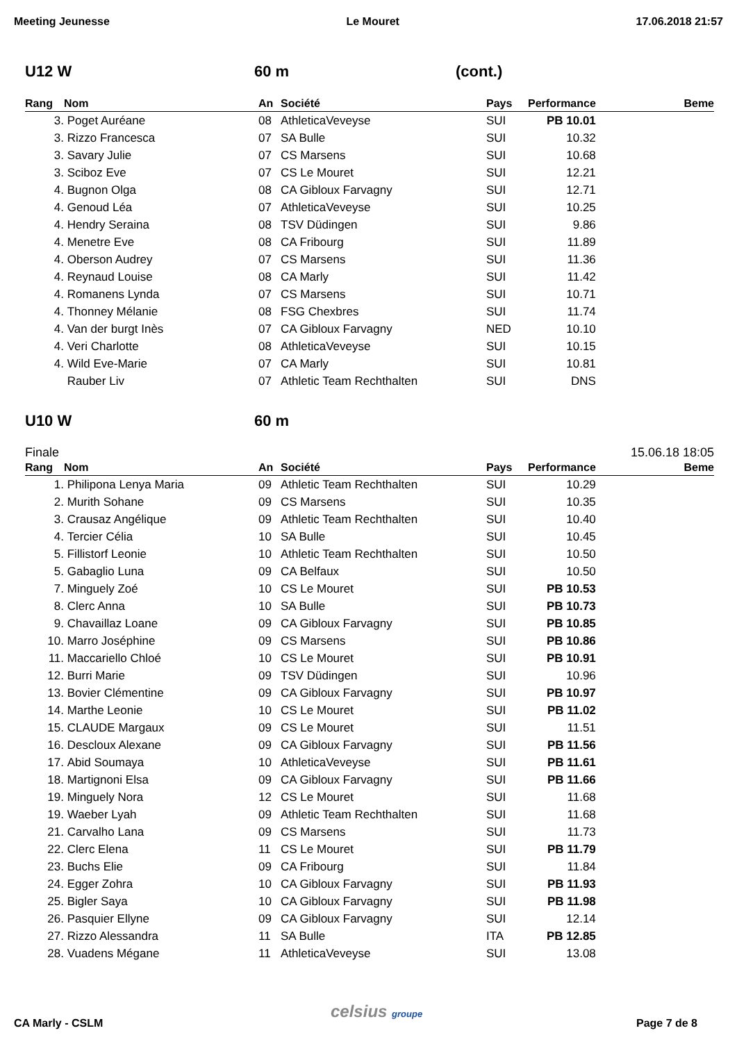Meeting Jeunesse Le Mouret 17.06.2018 21:57
U12 W 60 m (cont.)
| Rang | Nom | An | Société | Pays | Performance | Beme |
| --- | --- | --- | --- | --- | --- | --- |
| 3. | Poget Auréane | 08 | AthleticaVeveyse | SUI | PB 10.01 | |
| 3. | Rizzo Francesca | 07 | SA Bulle | SUI | 10.32 | |
| 3. | Savary Julie | 07 | CS Marsens | SUI | 10.68 | |
| 3. | Sciboz Eve | 07 | CS Le Mouret | SUI | 12.21 | |
| 4. | Bugnon Olga | 08 | CA Gibloux Farvagny | SUI | 12.71 | |
| 4. | Genoud Léa | 07 | AthleticaVeveyse | SUI | 10.25 | |
| 4. | Hendry Seraina | 08 | TSV Düdingen | SUI | 9.86 | |
| 4. | Menetre Eve | 08 | CA Fribourg | SUI | 11.89 | |
| 4. | Oberson Audrey | 07 | CS Marsens | SUI | 11.36 | |
| 4. | Reynaud Louise | 08 | CA Marly | SUI | 11.42 | |
| 4. | Romanens Lynda | 07 | CS Marsens | SUI | 10.71 | |
| 4. | Thonney Mélanie | 08 | FSG Chexbres | SUI | 11.74 | |
| 4. | Van der burgt Inès | 07 | CA Gibloux Farvagny | NED | 10.10 | |
| 4. | Veri Charlotte | 08 | AthleticaVeveyse | SUI | 10.15 | |
| 4. | Wild Eve-Marie | 07 | CA Marly | SUI | 10.81 | |
| | Rauber Liv | 07 | Athletic Team Rechthalten | SUI | DNS | |
U10 W 60 m
Finale 15.06.18 18:05
| Rang | Nom | An | Société | Pays | Performance | Beme |
| --- | --- | --- | --- | --- | --- | --- |
| 1. | Philipona Lenya Maria | 09 | Athletic Team Rechthalten | SUI | 10.29 | |
| 2. | Murith Sohane | 09 | CS Marsens | SUI | 10.35 | |
| 3. | Crausaz Angélique | 09 | Athletic Team Rechthalten | SUI | 10.40 | |
| 4. | Tercier Célia | 10 | SA Bulle | SUI | 10.45 | |
| 5. | Fillistorf Leonie | 10 | Athletic Team Rechthalten | SUI | 10.50 | |
| 5. | Gabaglio Luna | 09 | CA Belfaux | SUI | 10.50 | |
| 7. | Minguely Zoé | 10 | CS Le Mouret | SUI | PB 10.53 | |
| 8. | Clerc Anna | 10 | SA Bulle | SUI | PB 10.73 | |
| 9. | Chavaillaz Loane | 09 | CA Gibloux Farvagny | SUI | PB 10.85 | |
| 10. | Marro Joséphine | 09 | CS Marsens | SUI | PB 10.86 | |
| 11. | Maccariello Chloé | 10 | CS Le Mouret | SUI | PB 10.91 | |
| 12. | Burri Marie | 09 | TSV Düdingen | SUI | 10.96 | |
| 13. | Bovier Clémentine | 09 | CA Gibloux Farvagny | SUI | PB 10.97 | |
| 14. | Marthe Leonie | 10 | CS Le Mouret | SUI | PB 11.02 | |
| 15. | CLAUDE Margaux | 09 | CS Le Mouret | SUI | 11.51 | |
| 16. | Descloux Alexane | 09 | CA Gibloux Farvagny | SUI | PB 11.56 | |
| 17. | Abid Soumaya | 10 | AthleticaVeveyse | SUI | PB 11.61 | |
| 18. | Martignoni Elsa | 09 | CA Gibloux Farvagny | SUI | PB 11.66 | |
| 19. | Minguely Nora | 12 | CS Le Mouret | SUI | 11.68 | |
| 19. | Waeber Lyah | 09 | Athletic Team Rechthalten | SUI | 11.68 | |
| 21. | Carvalho Lana | 09 | CS Marsens | SUI | 11.73 | |
| 22. | Clerc Elena | 11 | CS Le Mouret | SUI | PB 11.79 | |
| 23. | Buchs Elie | 09 | CA Fribourg | SUI | 11.84 | |
| 24. | Egger Zohra | 10 | CA Gibloux Farvagny | SUI | PB 11.93 | |
| 25. | Bigler Saya | 10 | CA Gibloux Farvagny | SUI | PB 11.98 | |
| 26. | Pasquier Ellyne | 09 | CA Gibloux Farvagny | SUI | 12.14 | |
| 27. | Rizzo Alessandra | 11 | SA Bulle | ITA | PB 12.85 | |
| 28. | Vuadens Mégane | 11 | AthleticaVeveyse | SUI | 13.08 | |
celsius groupe
CA Marly - CSLM Page 7 de 8